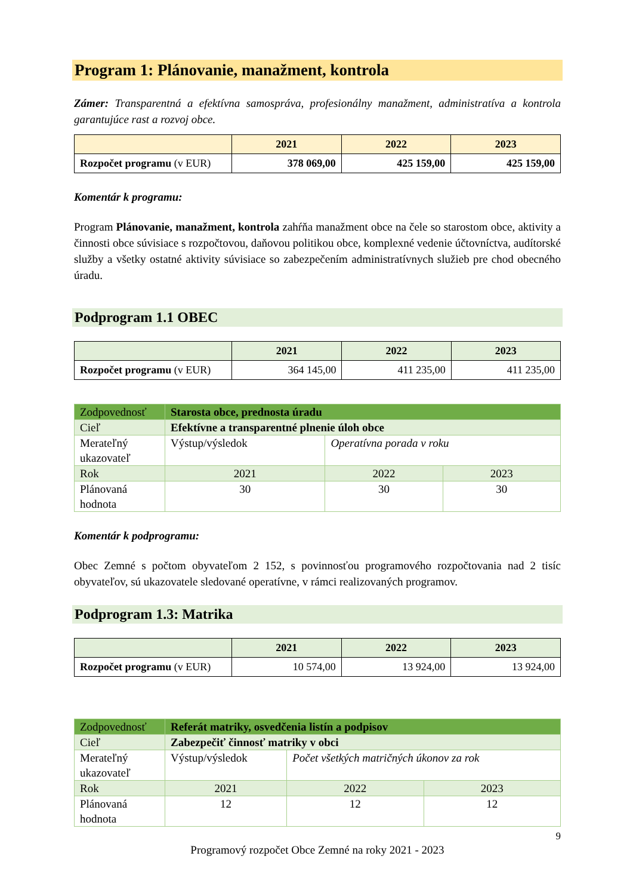Program 1: Plánovanie, manažment, kontrola
Zámer: Transparentná a efektívna samospráva, profesionálny manažment, administratíva a kontrola garantujúce rast a rozvoj obce.
| | 2021 | 2022 | 2023 |
| --- | --- | --- | --- |
| Rozpočet programu (v EUR) | 378 069,00 | 425 159,00 | 425 159,00 |
Komentár k programu:
Program Plánovanie, manažment, kontrola zahŕňa manažment obce na čele so starostom obce, aktivity a činnosti obce súvisiace s rozpočtovou, daňovou politikou obce, komplexné vedenie účtovníctva, audítorské služby a všetky ostatné aktivity súvisiace so zabezpečením administratívnych služieb pre chod obecného úradu.
Podprogram 1.1 OBEC
| | 2021 | 2022 | 2023 |
| --- | --- | --- | --- |
| Rozpočet programu (v EUR) | 364 145,00 | 411 235,00 | 411 235,00 |
| Zodpovednosť | Starosta obce, prednosta úradu | | |
| Cieľ | Efektívne a transparentné plnenie úloh obce | | |
| Merateľný ukazovateľ | Výstup/výsledok | Operatívna porada v roku | |
| Rok | 2021 | 2022 | 2023 |
| Plánovaná hodnota | 30 | 30 | 30 |
Komentár k podprogramu:
Obec Zemné s počtom obyvateľom 2 152, s povinnosťou programového rozpočtovania nad 2 tisíc obyvateľov, sú ukazovatele sledované operatívne, v rámci realizovaných programov.
Podprogram 1.3: Matrika
| | 2021 | 2022 | 2023 |
| --- | --- | --- | --- |
| Rozpočet programu (v EUR) | 10 574,00 | 13 924,00 | 13 924,00 |
| Zodpovednosť | Referát matriky, osvedčenia listín a podpisov | | |
| Cieľ | Zabezpečiť činnosť matriky v obci | | |
| Merateľný ukazovateľ | Výstup/výsledok | Počet všetkých matričných úkonov za rok | |
| Rok | 2021 | 2022 | 2023 |
| Plánovaná hodnota | 12 | 12 | 12 |
9
Programový rozpočet Obce Zemné na roky 2021 - 2023